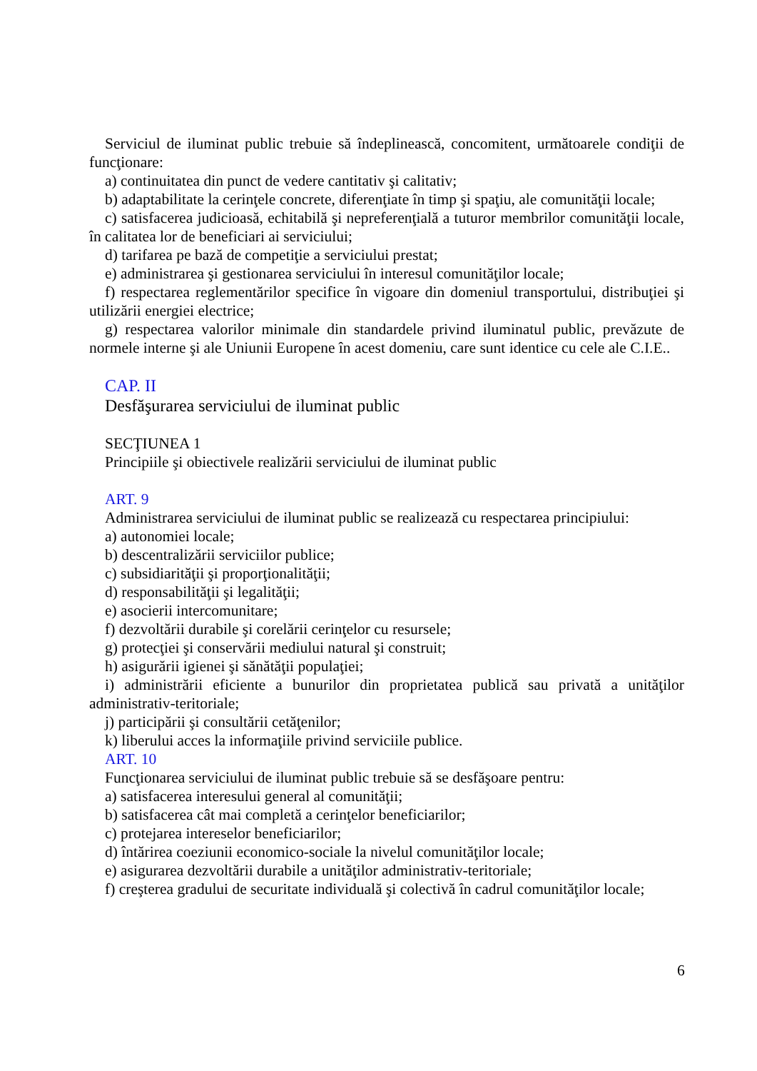Serviciul de iluminat public trebuie să îndeplinească, concomitent, următoarele condiţii de funcţionare:
a) continuitatea din punct de vedere cantitativ şi calitativ;
b) adaptabilitate la cerinţele concrete, diferenţiate în timp şi spaţiu, ale comunităţii locale;
c) satisfacerea judicioasă, echitabilă şi nepreferenţială a tuturor membrilor comunităţii locale, în calitatea lor de beneficiari ai serviciului;
d) tarifarea pe bază de competiţie a serviciului prestat;
e) administrarea şi gestionarea serviciului în interesul comunităţilor locale;
f) respectarea reglementărilor specifice în vigoare din domeniul transportului, distribuţiei şi utilizării energiei electrice;
g) respectarea valorilor minimale din standardele privind iluminatul public, prevăzute de normele interne şi ale Uniunii Europene în acest domeniu, care sunt identice cu cele ale C.I.E..
CAP. II
Desfăşurarea serviciului de iluminat public
SECŢIUNEA 1
Principiile şi obiectivele realizării serviciului de iluminat public
ART. 9
Administrarea serviciului de iluminat public se realizează cu respectarea principiului:
a) autonomiei locale;
b) descentralizării serviciilor publice;
c) subsidiarităţii şi proporţionalităţii;
d) responsabilităţii şi legalităţii;
e) asocierii intercomunitare;
f) dezvoltării durabile şi corelării cerinţelor cu resursele;
g) protecţiei şi conservării mediului natural şi construit;
h) asigurării igienei şi sănătăţii populaţiei;
i) administrării eficiente a bunurilor din proprietatea publică sau privată a unităţilor administrativ-teritoriale;
j) participării şi consultării cetăţenilor;
k) liberului acces la informaţiile privind serviciile publice.
ART. 10
Funcţionarea serviciului de iluminat public trebuie să se desfăşoare pentru:
a) satisfacerea interesului general al comunităţii;
b) satisfacerea cât mai completă a cerinţelor beneficiarilor;
c) protejarea intereselor beneficiarilor;
d) întărirea coeziunii economico-sociale la nivelul comunităţilor locale;
e) asigurarea dezvoltării durabile a unităţilor administrativ-teritoriale;
f) creşterea gradului de securitate individuală şi colectivă în cadrul comunităţilor locale;
6